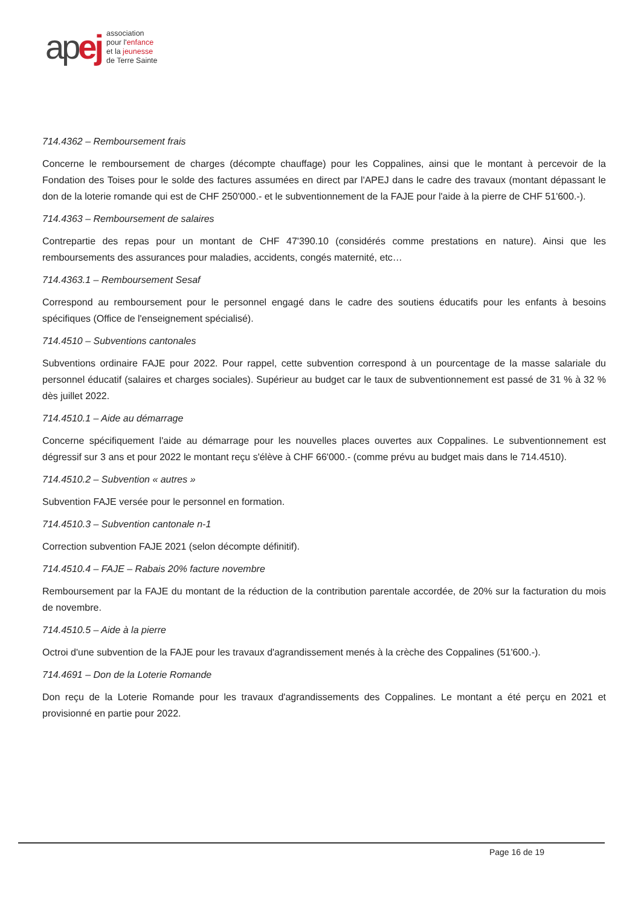ap ej
association
pour l'enfance
et la jeunesse
de Terre Sainte
714.4362 – Remboursement frais
Concerne le remboursement de charges (décompte chauffage) pour les Coppalines, ainsi que le montant à percevoir de la Fondation des Toises pour le solde des factures assumées en direct par l'APEJ dans le cadre des travaux (montant dépassant le don de la loterie romande qui est de CHF 250'000.- et le subventionnement de la FAJE pour l'aide à la pierre de CHF 51'600.-).
714.4363 – Remboursement de salaires
Contrepartie des repas pour un montant de CHF 47'390.10 (considérés comme prestations en nature). Ainsi que les remboursements des assurances pour maladies, accidents, congés maternité, etc…
714.4363.1 – Remboursement Sesaf
Correspond au remboursement pour le personnel engagé dans le cadre des soutiens éducatifs pour les enfants à besoins spécifiques (Office de l'enseignement spécialisé).
714.4510 – Subventions cantonales
Subventions ordinaire FAJE pour 2022. Pour rappel, cette subvention correspond à un pourcentage de la masse salariale du personnel éducatif (salaires et charges sociales). Supérieur au budget car le taux de subventionnement est passé de 31 % à 32 % dès juillet 2022.
714.4510.1 – Aide au démarrage
Concerne spécifiquement l'aide au démarrage pour les nouvelles places ouvertes aux Coppalines. Le subventionnement est dégressif sur 3 ans et pour 2022 le montant reçu s'élève à CHF 66'000.- (comme prévu au budget mais dans le 714.4510).
714.4510.2 – Subvention « autres »
Subvention FAJE versée pour le personnel en formation.
714.4510.3 – Subvention cantonale n-1
Correction subvention FAJE 2021 (selon décompte définitif).
714.4510.4 – FAJE – Rabais 20% facture novembre
Remboursement par la FAJE du montant de la réduction de la contribution parentale accordée, de 20% sur la facturation du mois de novembre.
714.4510.5 – Aide à la pierre
Octroi d'une subvention de la FAJE pour les travaux d'agrandissement menés à la crèche des Coppalines (51'600.-).
714.4691 – Don de la Loterie Romande
Don reçu de la Loterie Romande pour les travaux d'agrandissements des Coppalines. Le montant a été perçu en 2021 et provisionné en partie pour 2022.
Page 16 de 19